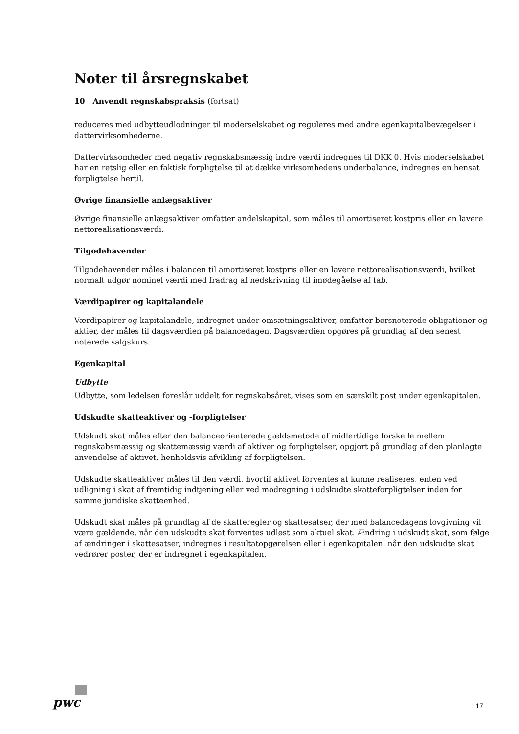Noter til årsregnskabet
10 Anvendt regnskabspraksis (fortsat)
reduceres med udbytteudlodninger til moderselskabet og reguleres med andre egenkapitalbevægelser i dattervirksomhederne.
Dattervirksomheder med negativ regnskabsmæssig indre værdi indregnes til DKK 0. Hvis moderselskabet har en retslig eller en faktisk forpligtelse til at dække virksomhedens underbalance, indregnes en hensat forpligtelse hertil.
Øvrige finansielle anlægsaktiver
Øvrige finansielle anlægsaktiver omfatter andelskapital, som måles til amortiseret kostpris eller en lavere nettorealisationsværdi.
Tilgodehavender
Tilgodehavender måles i balancen til amortiseret kostpris eller en lavere nettorealisationsværdi, hvilket normalt udgør nominel værdi med fradrag af nedskrivning til imødegåelse af tab.
Værdipapirer og kapitalandele
Værdipapirer og kapitalandele, indregnet under omsætningsaktiver, omfatter børsnoterede obligationer og aktier, der måles til dagsværdien på balancedagen. Dagsværdien opgøres på grundlag af den senest noterede salgskurs.
Egenkapital
Udbytte
Udbytte, som ledelsen foreslår uddelt for regnskabsåret, vises som en særskilt post under egenkapitalen.
Udskudte skatteaktiver og -forpligtelser
Udskudt skat måles efter den balanceorienterede gældsmetode af midlertidige forskelle mellem regnskabsmæssig og skattemæssig værdi af aktiver og forpligtelser, opgjort på grundlag af den planlagte anvendelse af aktivet, henholdsvis afvikling af forpligtelsen.
Udskudte skatteaktiver måles til den værdi, hvortil aktivet forventes at kunne realiseres, enten ved udligning i skat af fremtidig indtjening eller ved modregning i udskudte skatteforpligtelser inden for samme juridiske skatteenhed.
Udskudt skat måles på grundlag af de skatteregler og skattesatser, der med balancedagens lovgivning vil være gældende, når den udskudte skat forventes udløst som aktuel skat. Ændring i udskudt skat, som følge af ændringer i skattesatser, indregnes i resultatopgørelsen eller i egenkapitalen, når den udskudte skat vedrører poster, der er indregnet i egenkapitalen.
pwc
17